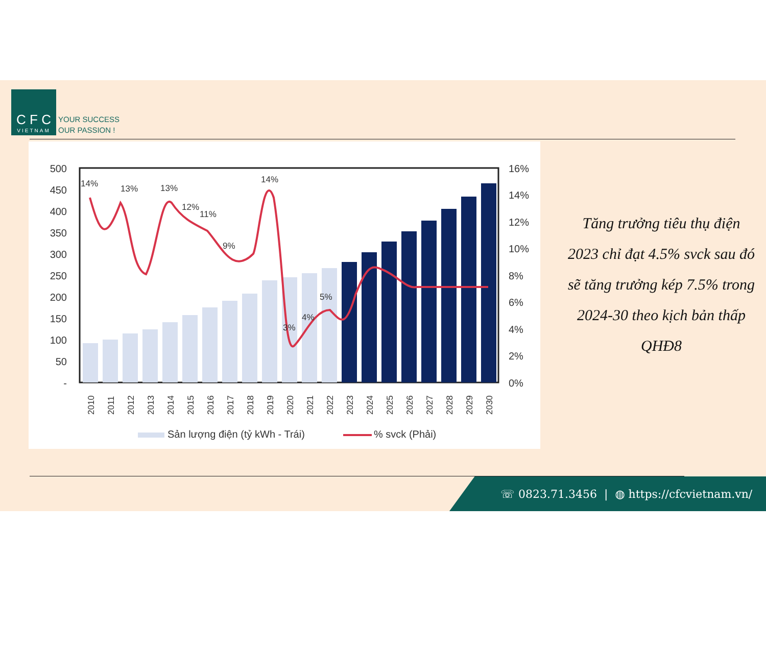C F C
VIETNAM
YOUR SUCCESS
OUR PASSION !
500
450
400
350
300
250
200
150
100
50
-
16%
14%
12%
10%
8%
6%
4%
2%
0%
14%
13%
13%
14%
12%
11%
9%
5%
4%
3%
2010
2011
2012
2013
2014
2015
2016
2017
2018
2019
2020
2021
2022
2023
2024
2025
2026
2027
2028
2029
2030
Sản lượng điện (tỷ kWh - Trái)
% svck (Phải)
Tăng trưởng tiêu thụ điện 2023 chỉ đạt 4.5% svck sau đó sẽ tăng trưởng kép 7.5% trong 2024-30 theo kịch bản thấp QHĐ8
☏ 0823.71.3456 | ◍ https://cfcvietnam.vn/